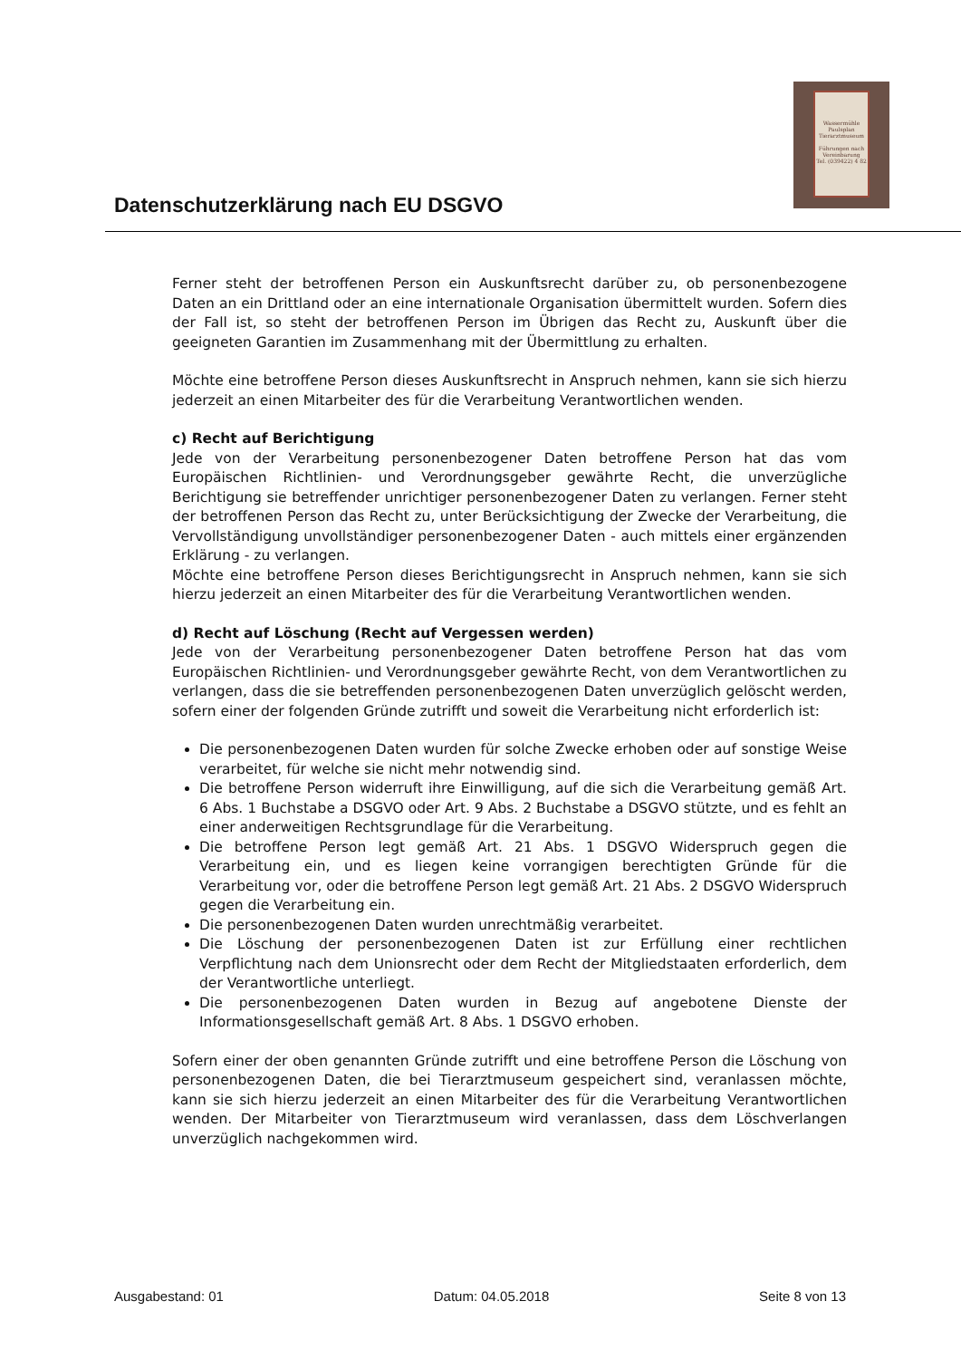Datenschutzerklärung nach EU DSGVO
Wassermühle Paulsplan Tierarztmuseum
Führungen nach Vereinbarung
Tel. (039422) 4 82
Ferner steht der betroffenen Person ein Auskunftsrecht darüber zu, ob personenbezogene Daten an ein Drittland oder an eine internationale Organisation übermittelt wurden. Sofern dies der Fall ist, so steht der betroffenen Person im Übrigen das Recht zu, Auskunft über die geeigneten Garantien im Zusammenhang mit der Übermittlung zu erhalten.
Möchte eine betroffene Person dieses Auskunftsrecht in Anspruch nehmen, kann sie sich hierzu jederzeit an einen Mitarbeiter des für die Verarbeitung Verantwortlichen wenden.
c) Recht auf Berichtigung
Jede von der Verarbeitung personenbezogener Daten betroffene Person hat das vom Europäischen Richtlinien- und Verordnungsgeber gewährte Recht, die unverzügliche Berichtigung sie betreffender unrichtiger personenbezogener Daten zu verlangen. Ferner steht der betroffenen Person das Recht zu, unter Berücksichtigung der Zwecke der Verarbeitung, die Vervollständigung unvollständiger personenbezogener Daten - auch mittels einer ergänzenden Erklärung - zu verlangen.
Möchte eine betroffene Person dieses Berichtigungsrecht in Anspruch nehmen, kann sie sich hierzu jederzeit an einen Mitarbeiter des für die Verarbeitung Verantwortlichen wenden.
d) Recht auf Löschung (Recht auf Vergessen werden)
Jede von der Verarbeitung personenbezogener Daten betroffene Person hat das vom Europäischen Richtlinien- und Verordnungsgeber gewährte Recht, von dem Verantwortlichen zu verlangen, dass die sie betreffenden personenbezogenen Daten unverzüglich gelöscht werden, sofern einer der folgenden Gründe zutrifft und soweit die Verarbeitung nicht erforderlich ist:
Die personenbezogenen Daten wurden für solche Zwecke erhoben oder auf sonstige Weise verarbeitet, für welche sie nicht mehr notwendig sind.
Die betroffene Person widerruft ihre Einwilligung, auf die sich die Verarbeitung gemäß Art. 6 Abs. 1 Buchstabe a DSGVO oder Art. 9 Abs. 2 Buchstabe a DSGVO stützte, und es fehlt an einer anderweitigen Rechtsgrundlage für die Verarbeitung.
Die betroffene Person legt gemäß Art. 21 Abs. 1 DSGVO Widerspruch gegen die Verarbeitung ein, und es liegen keine vorrangigen berechtigten Gründe für die Verarbeitung vor, oder die betroffene Person legt gemäß Art. 21 Abs. 2 DSGVO Widerspruch gegen die Verarbeitung ein.
Die personenbezogenen Daten wurden unrechtmäßig verarbeitet.
Die Löschung der personenbezogenen Daten ist zur Erfüllung einer rechtlichen Verpflichtung nach dem Unionsrecht oder dem Recht der Mitgliedstaaten erforderlich, dem der Verantwortliche unterliegt.
Die personenbezogenen Daten wurden in Bezug auf angebotene Dienste der Informationsgesellschaft gemäß Art. 8 Abs. 1 DSGVO erhoben.
Sofern einer der oben genannten Gründe zutrifft und eine betroffene Person die Löschung von personenbezogenen Daten, die bei Tierarztmuseum gespeichert sind, veranlassen möchte, kann sie sich hierzu jederzeit an einen Mitarbeiter des für die Verarbeitung Verantwortlichen wenden. Der Mitarbeiter von Tierarztmuseum wird veranlassen, dass dem Löschverlangen unverzüglich nachgekommen wird.
Ausgabestand: 01 Datum: 04.05.2018 Seite 8 von 13